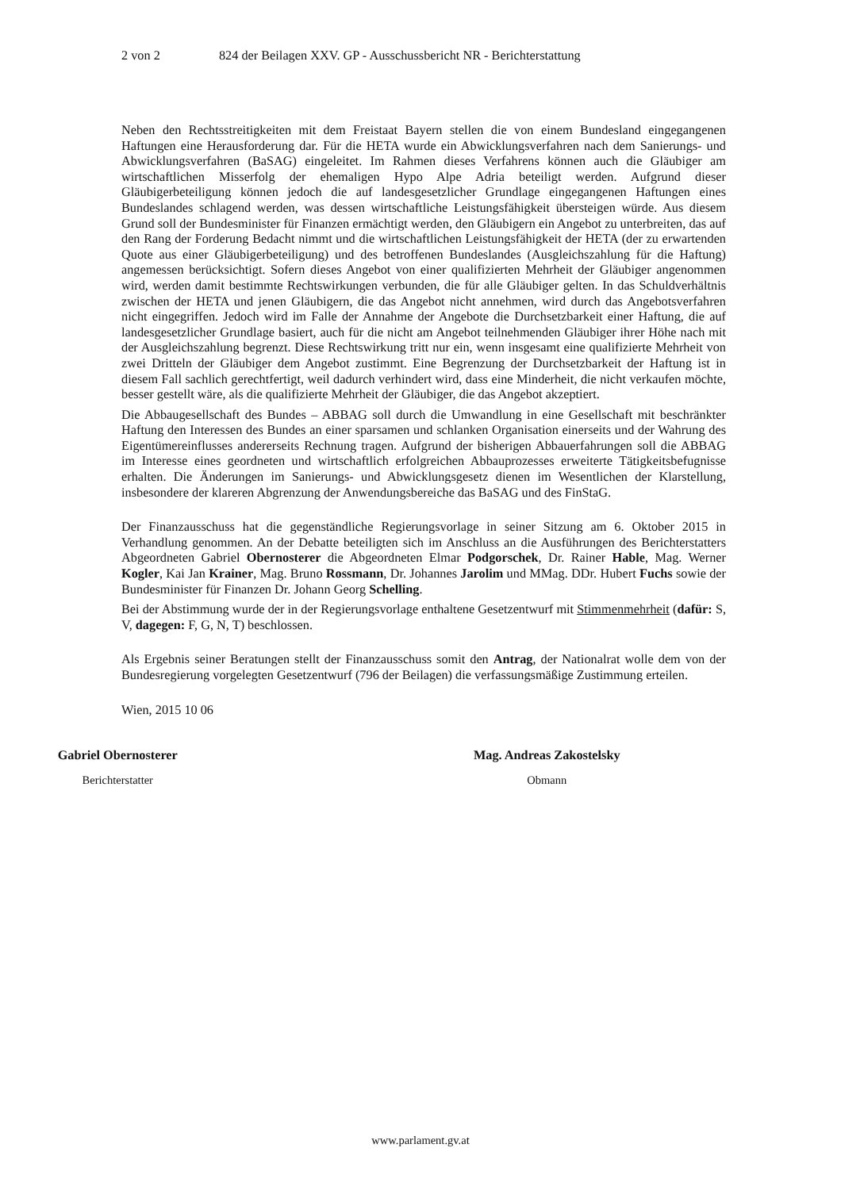2 von 2 824 der Beilagen XXV. GP - Ausschussbericht NR - Berichterstattung
Neben den Rechtsstreitigkeiten mit dem Freistaat Bayern stellen die von einem Bundesland eingegangenen Haftungen eine Herausforderung dar. Für die HETA wurde ein Abwicklungsverfahren nach dem Sanierungs- und Abwicklungsverfahren (BaSAG) eingeleitet. Im Rahmen dieses Verfahrens können auch die Gläubiger am wirtschaftlichen Misserfolg der ehemaligen Hypo Alpe Adria beteiligt werden. Aufgrund dieser Gläubigerbeteiligung können jedoch die auf landesgesetzlicher Grundlage eingegangenen Haftungen eines Bundeslandes schlagend werden, was dessen wirtschaftliche Leistungsfähigkeit übersteigen würde. Aus diesem Grund soll der Bundesminister für Finanzen ermächtigt werden, den Gläubigern ein Angebot zu unterbreiten, das auf den Rang der Forderung Bedacht nimmt und die wirtschaftlichen Leistungsfähigkeit der HETA (der zu erwartenden Quote aus einer Gläubigerbeteiligung) und des betroffenen Bundeslandes (Ausgleichszahlung für die Haftung) angemessen berücksichtigt. Sofern dieses Angebot von einer qualifizierten Mehrheit der Gläubiger angenommen wird, werden damit bestimmte Rechtswirkungen verbunden, die für alle Gläubiger gelten. In das Schuldverhältnis zwischen der HETA und jenen Gläubigern, die das Angebot nicht annehmen, wird durch das Angebotsverfahren nicht eingegriffen. Jedoch wird im Falle der Annahme der Angebote die Durchsetzbarkeit einer Haftung, die auf landesgesetzlicher Grundlage basiert, auch für die nicht am Angebot teilnehmenden Gläubiger ihrer Höhe nach mit der Ausgleichszahlung begrenzt. Diese Rechtswirkung tritt nur ein, wenn insgesamt eine qualifizierte Mehrheit von zwei Dritteln der Gläubiger dem Angebot zustimmt. Eine Begrenzung der Durchsetzbarkeit der Haftung ist in diesem Fall sachlich gerechtfertigt, weil dadurch verhindert wird, dass eine Minderheit, die nicht verkaufen möchte, besser gestellt wäre, als die qualifizierte Mehrheit der Gläubiger, die das Angebot akzeptiert.
Die Abbaugesellschaft des Bundes – ABBAG soll durch die Umwandlung in eine Gesellschaft mit beschränkter Haftung den Interessen des Bundes an einer sparsamen und schlanken Organisation einerseits und der Wahrung des Eigentümereinflusses andererseits Rechnung tragen. Aufgrund der bisherigen Abbauerfahrungen soll die ABBAG im Interesse eines geordneten und wirtschaftlich erfolgreichen Abbauprozesses erweiterte Tätigkeitsbefugnisse erhalten. Die Änderungen im Sanierungs- und Abwicklungsgesetz dienen im Wesentlichen der Klarstellung, insbesondere der klareren Abgrenzung der Anwendungsbereiche das BaSAG und des FinStaG.
Der Finanzausschuss hat die gegenständliche Regierungsvorlage in seiner Sitzung am 6. Oktober 2015 in Verhandlung genommen. An der Debatte beteiligten sich im Anschluss an die Ausführungen des Berichterstatters Abgeordneten Gabriel Obernosterer die Abgeordneten Elmar Podgorschek, Dr. Rainer Hable, Mag. Werner Kogler, Kai Jan Krainer, Mag. Bruno Rossmann, Dr. Johannes Jarolim und MMag. DDr. Hubert Fuchs sowie der Bundesminister für Finanzen Dr. Johann Georg Schelling.
Bei der Abstimmung wurde der in der Regierungsvorlage enthaltene Gesetzentwurf mit Stimmenmehrheit (dafür: S, V, dagegen: F, G, N, T) beschlossen.
Als Ergebnis seiner Beratungen stellt der Finanzausschuss somit den Antrag, der Nationalrat wolle dem von der Bundesregierung vorgelegten Gesetzentwurf (796 der Beilagen) die verfassungsmäßige Zustimmung erteilen.
Wien, 2015 10 06
Gabriel Obernosterer
Berichterstatter
Mag. Andreas Zakostelsky
Obmann
www.parlament.gv.at